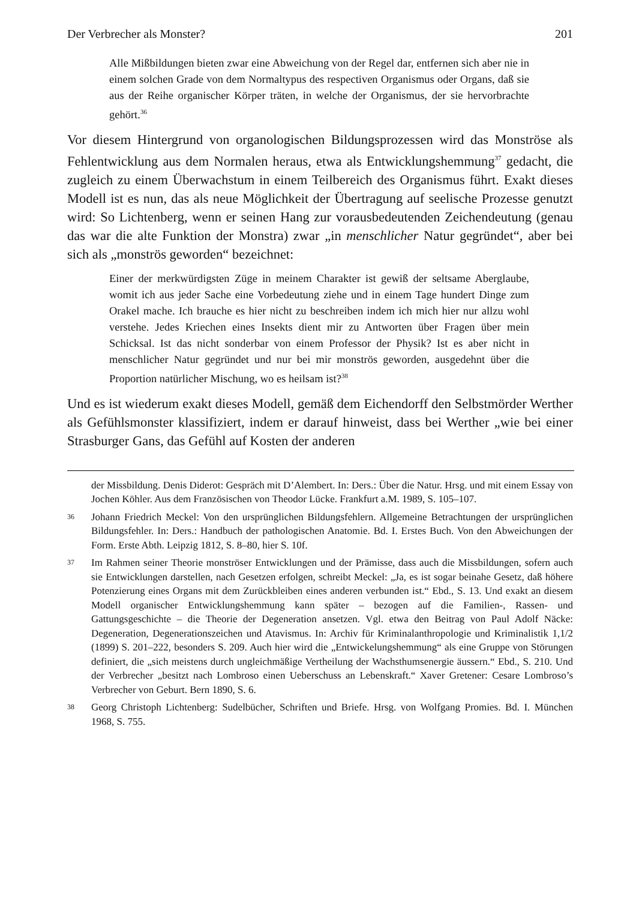Der Verbrecher als Monster? 201
Alle Mißbildungen bieten zwar eine Abweichung von der Regel dar, entfernen sich aber nie in einem solchen Grade von dem Normaltypus des respectiven Organismus oder Organs, daß sie aus der Reihe organischer Körper träten, in welche der Organismus, der sie hervorbrachte gehört.<sup>36</sup>
Vor diesem Hintergrund von organologischen Bildungsprozessen wird das Monströse als Fehlentwicklung aus dem Normalen heraus, etwa als Entwicklungshemmung<sup>37</sup> gedacht, die zugleich zu einem Überwachstum in einem Teilbereich des Organismus führt. Exakt dieses Modell ist es nun, das als neue Möglichkeit der Übertragung auf seelische Prozesse genutzt wird: So Lichtenberg, wenn er seinen Hang zur vorausbedeutenden Zeichendeutung (genau das war die alte Funktion der Monstra) zwar „in menschlicher Natur gegründet“, aber bei sich als „monströs geworden“ bezeichnet:
Einer der merkwürdigsten Züge in meinem Charakter ist gewiß der seltsame Aberglaube, womit ich aus jeder Sache eine Vorbedeutung ziehe und in einem Tage hundert Dinge zum Orakel mache. Ich brauche es hier nicht zu beschreiben indem ich mich hier nur allzu wohl verstehe. Jedes Kriechen eines Insekts dient mir zu Antworten über Fragen über mein Schicksal. Ist das nicht sonderbar von einem Professor der Physik? Ist es aber nicht in menschlicher Natur gegründet und nur bei mir monströs geworden, ausgedehnt über die Proportion natürlicher Mischung, wo es heilsam ist?<sup>38</sup>
Und es ist wiederum exakt dieses Modell, gemäß dem Eichendorff den Selbstmörder Werther als Gefühlsmonster klassifiziert, indem er darauf hinweist, dass bei Werther „wie bei einer Strasburger Gans, das Gefühl auf Kosten der anderen
der Missbildung. Denis Diderot: Gespräch mit D’Alembert. In: Ders.: Über die Natur. Hrsg. und mit einem Essay von Jochen Köhler. Aus dem Französischen von Theodor Lücke. Frankfurt a.M. 1989, S. 105–107.
36 Johann Friedrich Meckel: Von den ursprünglichen Bildungsfehlern. Allgemeine Betrachtungen der ursprünglichen Bildungsfehler. In: Ders.: Handbuch der pathologischen Anatomie. Bd. I. Erstes Buch. Von den Abweichungen der Form. Erste Abth. Leipzig 1812, S. 8–80, hier S. 10f.
37 Im Rahmen seiner Theorie monströser Entwicklungen und der Prämisse, dass auch die Missbildungen, sofern auch sie Entwicklungen darstellen, nach Gesetzen erfolgen, schreibt Meckel: „Ja, es ist sogar beinahe Gesetz, daß höhere Potenzierung eines Organs mit dem Zurückbleiben eines anderen verbunden ist.“ Ebd., S. 13. Und exakt an diesem Modell organischer Entwicklungshemmung kann später – bezogen auf die Familien-, Rassen- und Gattungsgeschichte – die Theorie der Degeneration ansetzen. Vgl. etwa den Beitrag von Paul Adolf Näcke: Degeneration, Degenerationszeichen und Atavismus. In: Archiv für Kriminalanthropologie und Kriminalistik 1,1/2 (1899) S. 201–222, besonders S. 209. Auch hier wird die „Entwickelungshemmung“ als eine Gruppe von Störungen definiert, die „sich meistens durch ungleichmäßige Vertheilung der Wachsthumsenergie äussern.“ Ebd., S. 210. Und der Verbrecher „besitzt nach Lombroso einen Ueberschuss an Lebenskraft.“ Xaver Gretener: Cesare Lombroso’s Verbrecher von Geburt. Bern 1890, S. 6.
38 Georg Christoph Lichtenberg: Sudelbücher, Schriften und Briefe. Hrsg. von Wolfgang Promies. Bd. I. München 1968, S. 755.